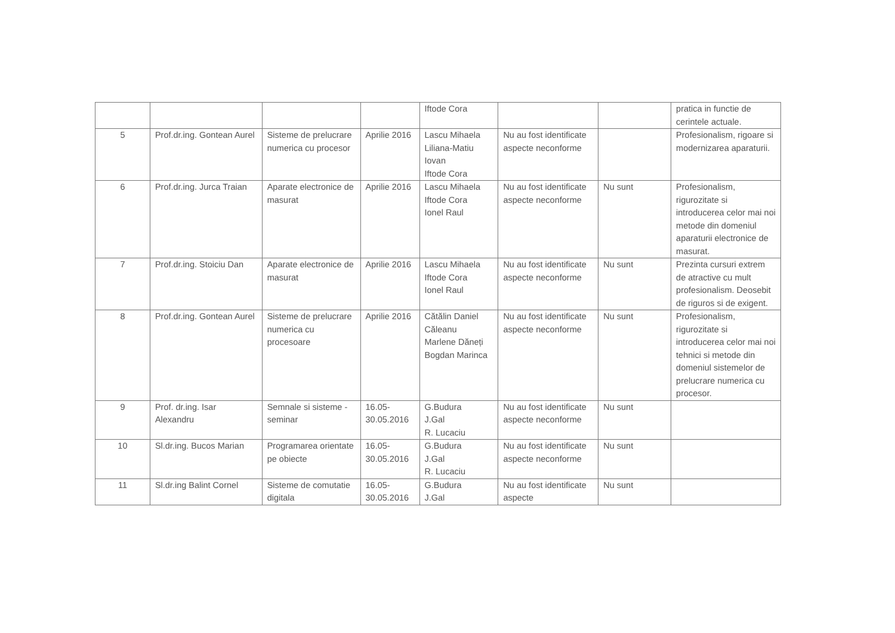| | | | | Iftode Cora | | | pratica in functie de cerintele actuale. |
| 5 | Prof.dr.ing. Gontean Aurel | Sisteme de prelucrare numerica cu procesor | Aprilie 2016 | Lascu Mihaela Liliana-Matiu Iovan Iftode Cora | Nu au fost identificate aspecte neconforme | | Profesionalism, rigoare si modernizarea aparaturii. |
| 6 | Prof.dr.ing. Jurca Traian | Aparate electronice de masurat | Aprilie 2016 | Lascu Mihaela Iftode Cora Ionel Raul | Nu au fost identificate aspecte neconforme | Nu sunt | Profesionalism, rigurozitate si introducerea celor mai noi metode din domeniul aparaturii electronice de masurat. |
| 7 | Prof.dr.ing. Stoiciu Dan | Aparate electronice de masurat | Aprilie 2016 | Lascu Mihaela Iftode Cora Ionel Raul | Nu au fost identificate aspecte neconforme | Nu sunt | Prezinta cursuri extrem de atractive cu mult profesionalism. Deosebit de riguros si de exigent. |
| 8 | Prof.dr.ing. Gontean Aurel | Sisteme de prelucrare numerica cu procesoare | Aprilie 2016 | Cătălin Daniel Căleanu Marlene Dăneți Bogdan Marinca | Nu au fost identificate aspecte neconforme | Nu sunt | Profesionalism, rigurozitate si introducerea celor mai noi tehnici si metode din domeniul sistemelor de prelucrare numerica cu procesor. |
| 9 | Prof. dr.ing. Isar Alexandru | Semnale si sisteme - seminar | 16.05-30.05.2016 | G.Budura J.Gal R. Lucaciu | Nu au fost identificate aspecte neconforme | Nu sunt | |
| 10 | Sl.dr.ing. Bucos Marian | Programarea orientate pe obiecte | 16.05-30.05.2016 | G.Budura J.Gal R. Lucaciu | Nu au fost identificate aspecte neconforme | Nu sunt | |
| 11 | Sl.dr.ing Balint Cornel | Sisteme de comutatie digitala | 16.05-30.05.2016 | G.Budura J.Gal | Nu au fost identificate aspecte | Nu sunt | |